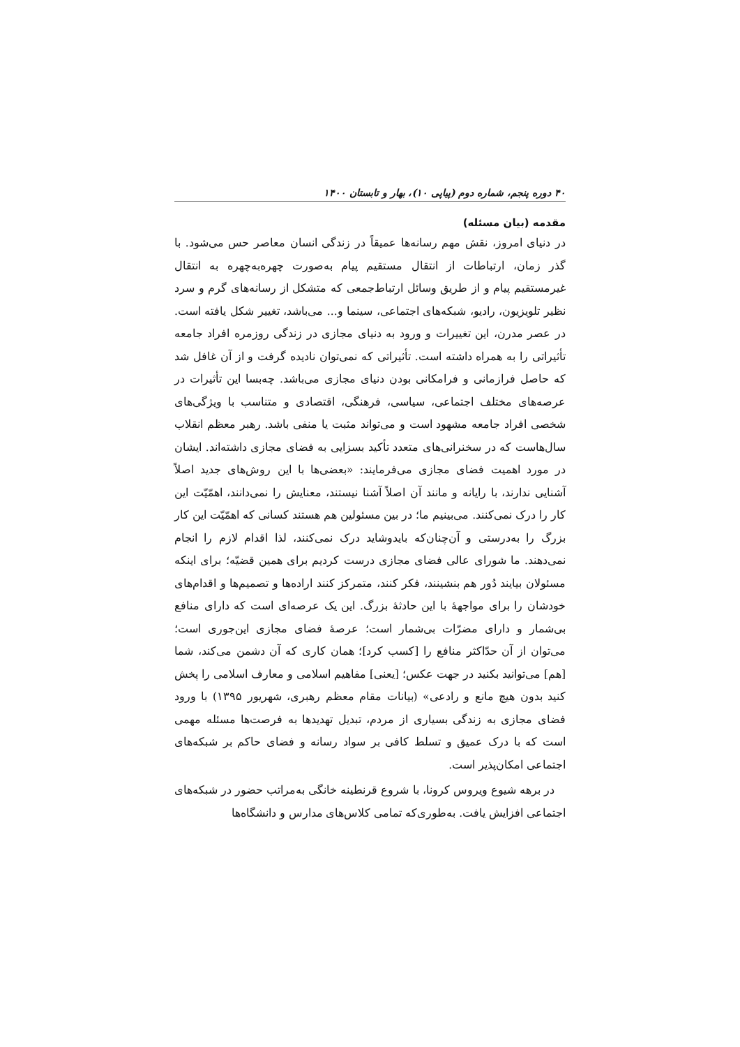۴۰ دوره پنجم، شماره دوم (پیاپی ۱۰)، بهار و تابستان ۱۴۰۰
مقدمه (بیان مسئله)
در دنیای امروز، نقش مهم رسانه‌ها عمیقاً در زندگی انسان معاصر حس می‌شود. با گذر زمان، ارتباطات از انتقال مستقیم پیام به‌صورت چهره‌به‌چهره به انتقال غیرمستقیم پیام و از طریق وسائل ارتباط‌جمعی که متشکل از رسانه‌های گرم و سرد نظیر تلویزیون، رادیو، شبکه‌های اجتماعی، سینما و... می‌باشد، تغییر شکل یافته است. در عصر مدرن، این تغییرات و ورود به دنیای مجازی در زندگی روزمره افراد جامعه تأثیراتی را به همراه داشته است. تأثیراتی که نمی‌توان نادیده گرفت و از آن غافل شد که حاصل فرازمانی و فرامکانی بودن دنیای مجازی می‌باشد. چه‌بسا این تأثیرات در عرصه‌های مختلف اجتماعی، سیاسی، فرهنگی، اقتصادی و متناسب با ویژگی‌های شخصی افراد جامعه مشهود است و می‌تواند مثبت یا منفی باشد. رهبر معظم انقلاب سال‌هاست که در سخنرانی‌های متعدد تأکید بسزایی به فضای مجازی داشته‌اند. ایشان در مورد اهمیت فضای مجازی می‌فرمایند: «بعضی‌ها با این روش‌های جدید اصلاً آشنایی ندارند، با رایانه و مانند آن اصلاً آشنا نیستند، معنایش را نمی‌دانند، اهمّیّت این کار را درک نمی‌کنند. می‌بینیم ما؛ در بین مسئولین هم هستند کسانی که اهمّیّت این کار بزرگ را به‌درستی و آن‌چنان‌که بایدوشاید درک نمی‌کنند، لذا اقدام لازم را انجام نمی‌دهند. ما شورای عالی فضای مجازی درست کردیم برای همین قضیّه؛ برای اینکه مسئولان بیایند دُور هم بنشینند، فکر کنند، متمرکز کنند اراده‌ها و تصمیم‌ها و اقدام‌های خودشان را برای مواجههٔ با این حادثهٔ بزرگ. این یک عرصه‌ای است که دارای منافع بی‌شمار و دارای مضرّات بی‌شمار است؛ عرصهٔ فضای مجازی این‌جوری است؛ می‌توان از آن حدّاکثر منافع را [کسب کرد]؛ همان کاری که آن دشمن می‌کند، شما [هم] می‌توانید بکنید در جهت عکس؛ [یعنی] مفاهیم اسلامی و معارف اسلامی را پخش کنید بدون هیچ مانع و رادعی» (بیانات مقام معظم رهبری، شهریور ۱۳۹۵) با ورود فضای مجازی به زندگی بسیاری از مردم، تبدیل تهدیدها به فرصت‌ها مسئله مهمی است که با درک عمیق و تسلط کافی بر سواد رسانه و فضای حاکم بر شبکه‌های اجتماعی امکان‌پذیر است.
در برهه شیوع ویروس کرونا، با شروع قرنطینه خانگی به‌مراتب حضور در شبکه‌های اجتماعی افزایش یافت. به‌طوری‌که تمامی کلاس‌های مدارس و دانشگاه‌ها